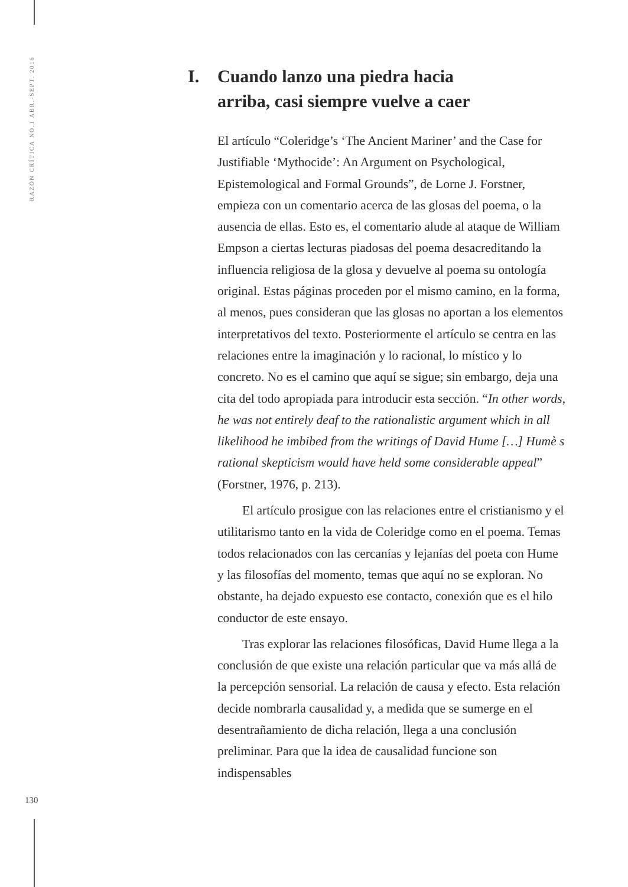RAZÓN CRÍTICA NO.1 ABR.-SEPT. 2016
I. Cuando lanzo una piedra hacia
arriba, casi siempre vuelve a caer
El artículo “Coleridge’s ‘The Ancient Mariner’ and the Case for Justifiable ‘Mythocide’: An Argument on Psychological, Epistemological and Formal Grounds”, de Lorne J. Forstner, empieza con un comentario acerca de las glosas del poema, o la ausencia de ellas. Esto es, el comentario alude al ataque de William Empson a ciertas lecturas piadosas del poema desacreditando la influencia religiosa de la glosa y devuelve al poema su ontología original. Estas páginas proceden por el mismo camino, en la forma, al menos, pues consideran que las glosas no aportan a los elementos interpretativos del texto. Posteriormente el artículo se centra en las relaciones entre la imaginación y lo racional, lo místico y lo concreto. No es el camino que aquí se sigue; sin embargo, deja una cita del todo apropiada para introducir esta sección. “In other words, he was not entirely deaf to the rationalistic argument which in all likelihood he imbibed from the writings of David Hume […] Humè s rational skepticism would have held some considerable appeal” (Forstner, 1976, p. 213).
El artículo prosigue con las relaciones entre el cristianismo y el utilitarismo tanto en la vida de Coleridge como en el poema. Temas todos relacionados con las cercanías y lejanías del poeta con Hume y las filosofías del momento, temas que aquí no se exploran. No obstante, ha dejado expuesto ese contacto, conexión que es el hilo conductor de este ensayo.
Tras explorar las relaciones filosóficas, David Hume llega a la conclusión de que existe una relación particular que va más allá de la percepción sensorial. La relación de causa y efecto. Esta relación decide nombrarla causalidad y, a medida que se sumerge en el desentrañamiento de dicha relación, llega a una conclusión preliminar. Para que la idea de causalidad funcione son indispensables
130